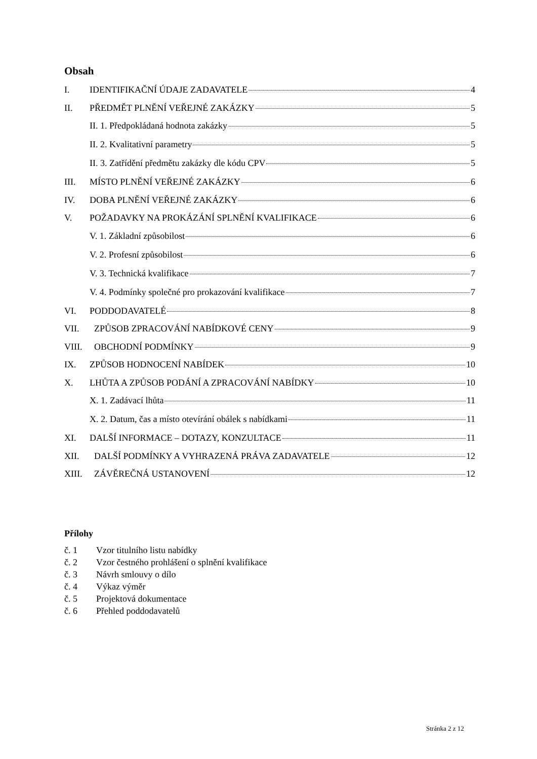Obsah
I. IDENTIFIKAČNÍ ÚDAJE ZADAVATELE 4
II. PŘEDMĚT PLNĚNÍ VEŘEJNÉ ZAKÁZKY 5
II. 1. Předpokládaná hodnota zakázky 5
II. 2. Kvalitativní parametry 5
II. 3. Zatřídění předmětu zakázky dle kódu CPV 5
III. MÍSTO PLNĚNÍ VEŘEJNÉ ZAKÁZKY 6
IV. DOBA PLNĚNÍ VEŘEJNÉ ZAKÁZKY 6
V. POŽADAVKY NA PROKÁZÁNÍ SPLNĚNÍ KVALIFIKACE 6
V. 1. Základní způsobilost 6
V. 2. Profesní způsobilost 6
V. 3. Technická kvalifikace 7
V. 4. Podmínky společné pro prokazování kvalifikace 7
VI. PODDODAVATELÉ 8
VII. ZPŮSOB ZPRACOVÁNÍ NABÍDKOVÉ CENY 9
VIII. OBCHODNÍ PODMÍNKY 9
IX. ZPŮSOB HODNOCENÍ NABÍDEK 10
X. LHŮTA A ZPŮSOB PODÁNÍ A ZPRACOVÁNÍ NABÍDKY 10
X. 1. Zadávací lhůta 11
X. 2. Datum, čas a místo otevírání obálek s nabídkami 11
XI. DALŠÍ INFORMACE – DOTAZY, KONZULTACE 11
XII. DALŠÍ PODMÍNKY A VYHRAZENÁ PRÁVA ZADAVATELE 12
XIII. ZÁVĚREČNÁ USTANOVENÍ 12
Přílohy
č. 1 Vzor titulního listu nabídky
č. 2 Vzor čestného prohlášení o splnění kvalifikace
č. 3 Návrh smlouvy o dílo
č. 4 Výkaz výměr
č. 5 Projektová dokumentace
č. 6 Přehled poddodavatelů
Stránka 2 z 12